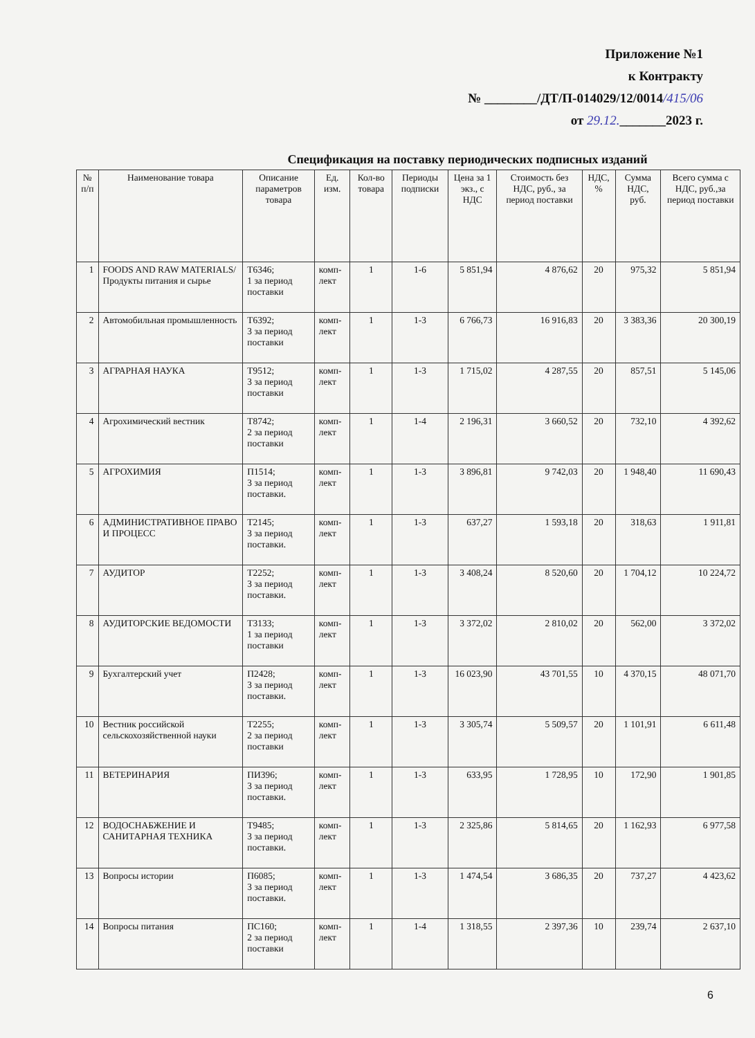Приложение №1
к Контракту
№ ________/ДТ/П-014029/12/0014/415/06
от 29.12._______2023 г.
Спецификация на поставку периодических подписных изданий
| № п/п | Наименование товара | Описание параметров товара | Ед. изм. | Кол-во товара | Периоды подписки | Цена за 1 экз., с НДС | Стоимость без НДС, руб., за период поставки | НДС, % | Сумма НДС, руб. | Всего сумма с НДС, руб.,за период поставки |
| --- | --- | --- | --- | --- | --- | --- | --- | --- | --- | --- |
| 1 | FOODS AND RAW MATERIALS/ Продукты питания и сырье | Т6346; 1 за период поставки | комп-лект | 1 | 1-6 | 5 851,94 | 4 876,62 | 20 | 975,32 | 5 851,94 |
| 2 | Автомобильная промышленность | Т6392; 3 за период поставки | комп-лект | 1 | 1-3 | 6 766,73 | 16 916,83 | 20 | 3 383,36 | 20 300,19 |
| 3 | АГРАРНАЯ НАУКА | Т9512; 3 за период поставки | комп-лект | 1 | 1-3 | 1 715,02 | 4 287,55 | 20 | 857,51 | 5 145,06 |
| 4 | Агрохимический вестник | Т8742; 2 за период поставки | комп-лект | 1 | 1-4 | 2 196,31 | 3 660,52 | 20 | 732,10 | 4 392,62 |
| 5 | АГРОХИМИЯ | П1514; 3 за период поставки. | комп-лект | 1 | 1-3 | 3 896,81 | 9 742,03 | 20 | 1 948,40 | 11 690,43 |
| 6 | АДМИНИСТРАТИВНОЕ ПРАВО И ПРОЦЕСС | Т2145; 3 за период поставки. | комп-лект | 1 | 1-3 | 637,27 | 1 593,18 | 20 | 318,63 | 1 911,81 |
| 7 | АУДИТОР | Т2252; 3 за период поставки. | комп-лект | 1 | 1-3 | 3 408,24 | 8 520,60 | 20 | 1 704,12 | 10 224,72 |
| 8 | АУДИТОРСКИЕ ВЕДОМОСТИ | Т3133; 1 за период поставки | комп-лект | 1 | 1-3 | 3 372,02 | 2 810,02 | 20 | 562,00 | 3 372,02 |
| 9 | Бухгалтерский учет | П2428; 3 за период поставки. | комп-лект | 1 | 1-3 | 16 023,90 | 43 701,55 | 10 | 4 370,15 | 48 071,70 |
| 10 | Вестник российской сельскохозяйственной науки | Т2255; 2 за период поставки | комп-лект | 1 | 1-3 | 3 305,74 | 5 509,57 | 20 | 1 101,91 | 6 611,48 |
| 11 | ВЕТЕРИНАРИЯ | ПИ396; 3 за период поставки. | комп-лект | 1 | 1-3 | 633,95 | 1 728,95 | 10 | 172,90 | 1 901,85 |
| 12 | ВОДОСНАБЖЕНИЕ И САНИТАРНАЯ ТЕХНИКА | Т9485; 3 за период поставки. | комп-лект | 1 | 1-3 | 2 325,86 | 5 814,65 | 20 | 1 162,93 | 6 977,58 |
| 13 | Вопросы истории | П6085; 3 за период поставки. | комп-лект | 1 | 1-3 | 1 474,54 | 3 686,35 | 20 | 737,27 | 4 423,62 |
| 14 | Вопросы питания | ПС160; 2 за период поставки | комп-лект | 1 | 1-4 | 1 318,55 | 2 397,36 | 10 | 239,74 | 2 637,10 |
6